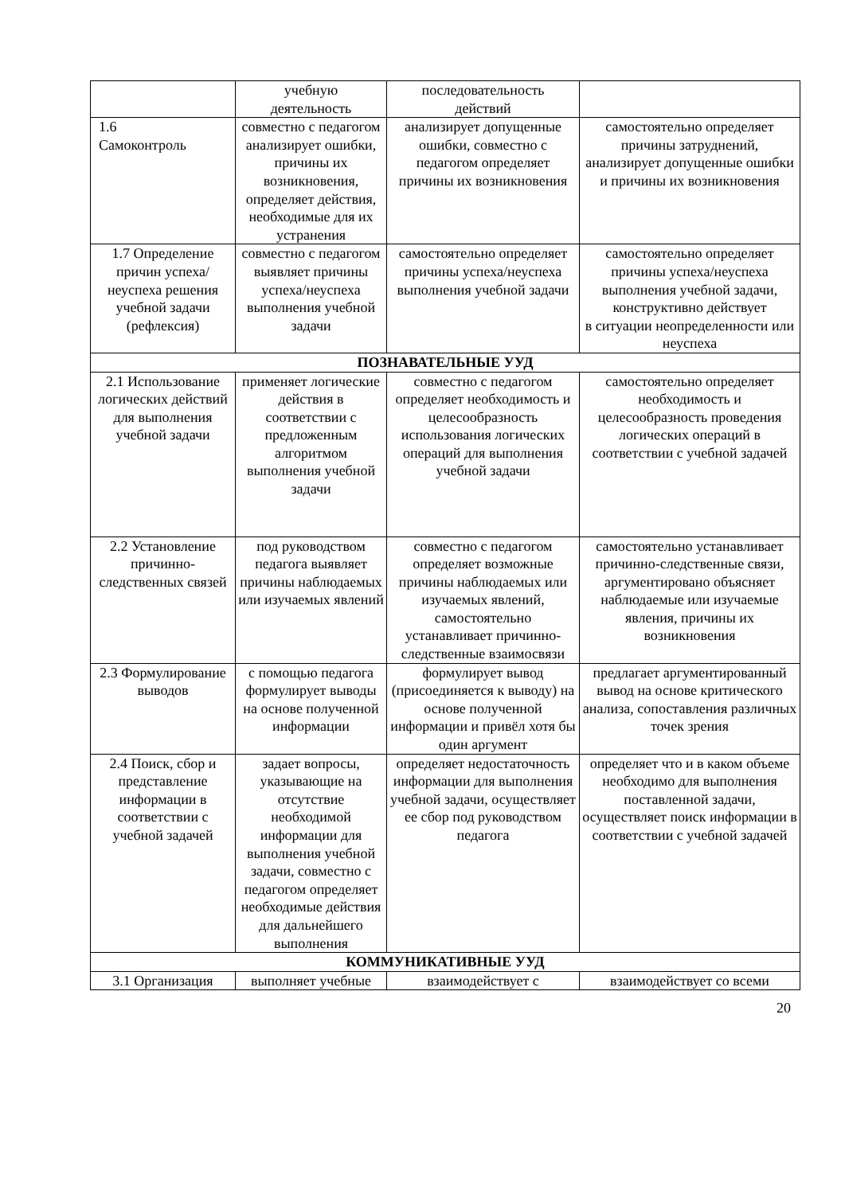| | учебную деятельность | последовательность действий | |
| 1.6 Самоконтроль | совместно с педагогом анализирует ошибки, причины их возникновения, определяет действия, необходимые для их устранения | анализирует допущенные ошибки, совместно с педагогом определяет причины их возникновения | самостоятельно определяет причины затруднений, анализирует допущенные ошибки и причины их возникновения |
| 1.7 Определение причин успеха/неуспеха решения учебной задачи (рефлексия) | совместно с педагогом выявляет причины успеха/неуспеха выполнения учебной задачи | самостоятельно определяет причины успеха/неуспеха выполнения учебной задачи | самостоятельно определяет причины успеха/неуспеха выполнения учебной задачи, конструктивно действует в ситуации неопределенности или неуспеха |
| ПОЗНАВАТЕЛЬНЫЕ УУД | | | |
| 2.1 Использование логических действий для выполнения учебной задачи | применяет логические действия в соответствии с предложенным алгоритмом выполнения учебной задачи | совместно с педагогом определяет необходимость и целесообразность использования логических операций для выполнения учебной задачи | самостоятельно определяет необходимость и целесообразность проведения логических операций в соответствии с учебной задачей |
| 2.2 Установление причинно-следственных связей | под руководством педагога выявляет причины наблюдаемых или изучаемых явлений | совместно с педагогом определяет возможные причины наблюдаемых или изучаемых явлений, самостоятельно устанавливает причинно-следственные взаимосвязи | самостоятельно устанавливает причинно-следственные связи, аргументировано объясняет наблюдаемые или изучаемые явления, причины их возникновения |
| 2.3 Формулирование выводов | с помощью педагога формулирует выводы на основе полученной информации | формулирует вывод (присоединяется к выводу) на основе полученной информации и привёл хотя бы один аргумент | предлагает аргументированный вывод на основе критического анализа, сопоставления различных точек зрения |
| 2.4 Поиск, сбор и представление информации в соответствии с учебной задачей | задает вопросы, указывающие на отсутствие необходимой информации для выполнения учебной задачи, совместно с педагогом определяет необходимые действия для дальнейшего выполнения | определяет недостаточность информации для выполнения учебной задачи, осуществляет ее сбор под руководством педагога | определяет что и в каком объеме необходимо для выполнения поставленной задачи, осуществляет поиск информации в соответствии с учебной задачей |
| КОММУНИКАТИВНЫЕ УУД | | | |
| 3.1 Организация | выполняет учебные | взаимодействует с | взаимодействует со всеми |
20